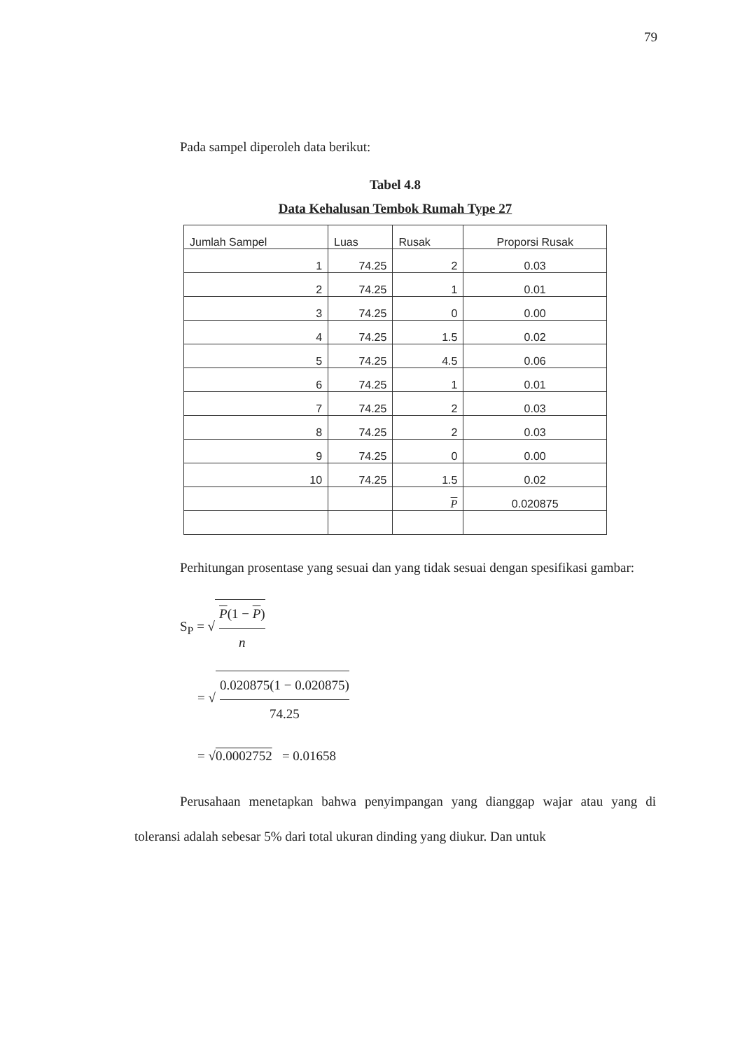79
Pada sampel diperoleh data berikut:
Tabel 4.8
Data Kehalusan Tembok Rumah Type 27
| Jumlah Sampel | Luas | Rusak | Proporsi Rusak |
| --- | --- | --- | --- |
| 1 | 74.25 | 2 | 0.03 |
| 2 | 74.25 | 1 | 0.01 |
| 3 | 74.25 | 0 | 0.00 |
| 4 | 74.25 | 1.5 | 0.02 |
| 5 | 74.25 | 4.5 | 0.06 |
| 6 | 74.25 | 1 | 0.01 |
| 7 | 74.25 | 2 | 0.03 |
| 8 | 74.25 | 2 | 0.03 |
| 9 | 74.25 | 0 | 0.00 |
| 10 | 74.25 | 1.5 | 0.02 |
| | | P | 0.020875 |
Perhitungan prosentase yang sesuai dan yang tidak sesuai dengan spesifikasi gambar:
S<sub>P</sub> = √ P(1 − P) n
= √ 0.020875(1 − 0.020875) 74.25
= √0.0002752 = 0.01658
Perusahaan menetapkan bahwa penyimpangan yang dianggap wajar atau yang di toleransi adalah sebesar 5% dari total ukuran dinding yang diukur. Dan untuk